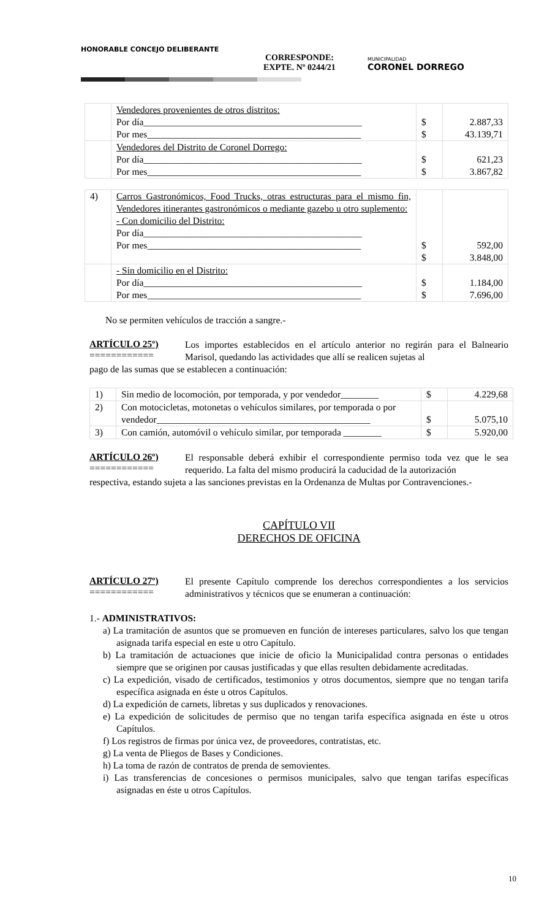HONORABLE CONCEJO DELIBERANTE
CORRESPONDE:
EXPTE. Nº 0244/21
MUNICIPALIDAD
CORONEL DORREGO
| | Vendedores provenientes de otros distritos: Por día______________________________________________ Por mes_____________________________________________ | $ $ | 2.887,33 43.139,71 |
| | Vendedores del Distrito de Coronel Dorrego: Por día______________________________________________ Por mes_____________________________________________ | $ $ | 621,23 3.867,82 |
| 4) | Carros Gastronómicos, Food Trucks, otras estructuras para el mismo fin, Vendedores itinerantes gastronómicos o mediante gazebo u otro suplemento: - Con domicilio del Distrito: Por día______________________________________________ Por mes_____________________________________________ | $ $ | 592,00 3.848,00 |
| | - Sin domicilio en el Distrito: Por día______________________________________________ Por mes_____________________________________________ | $ $ | 1.184,00 7.696,00 |
No se permiten vehículos de tracción a sangre.-
ARTÍCULO 25º)
============
Los importes establecidos en el artículo anterior no regirán para el Balneario Marisol, quedando las actividades que allí se realicen sujetas al
pago de las sumas que se establecen a continuación:
| 1) | Sin medio de locomoción, por temporada, y por vendedor________ | $ | 4.229,68 |
| 2) | Con motocicletas, motonetas o vehículos similares, por temporada o por vendedor_____________________________________________ | $ | 5.075,10 |
| 3) | Con camión, automóvil o vehículo similar, por temporada ________ | $ | 5.920,00 |
ARTÍCULO 26º)
============
El responsable deberá exhibir el correspondiente permiso toda vez que le sea requerido. La falta del mismo producirá la caducidad de la autorización
respectiva, estando sujeta a las sanciones previstas en la Ordenanza de Multas por Contravenciones.-
CAPÍTULO VII
DERECHOS DE OFICINA
ARTÍCULO 27º)
============
El presente Capítulo comprende los derechos correspondientes a los servicios administrativos y técnicos que se enumeran a continuación:
1.- ADMINISTRATIVOS:
a) La tramitación de asuntos que se promueven en función de intereses particulares, salvo los que tengan asignada tarifa especial en este u otro Capítulo.
b) La tramitación de actuaciones que inicie de oficio la Municipalidad contra personas o entidades siempre que se originen por causas justificadas y que ellas resulten debidamente acreditadas.
c) La expedición, visado de certificados, testimonios y otros documentos, siempre que no tengan tarifa específica asignada en éste u otros Capítulos.
d) La expedición de carnets, libretas y sus duplicados y renovaciones.
e) La expedición de solicitudes de permiso que no tengan tarifa específica asignada en éste u otros Capítulos.
f) Los registros de firmas por única vez, de proveedores, contratistas, etc.
g) La venta de Pliegos de Bases y Condiciones.
h) La toma de razón de contratos de prenda de semovientes.
i) Las transferencias de concesiones o permisos municipales, salvo que tengan tarifas específicas asignadas en éste u otros Capítulos.
10